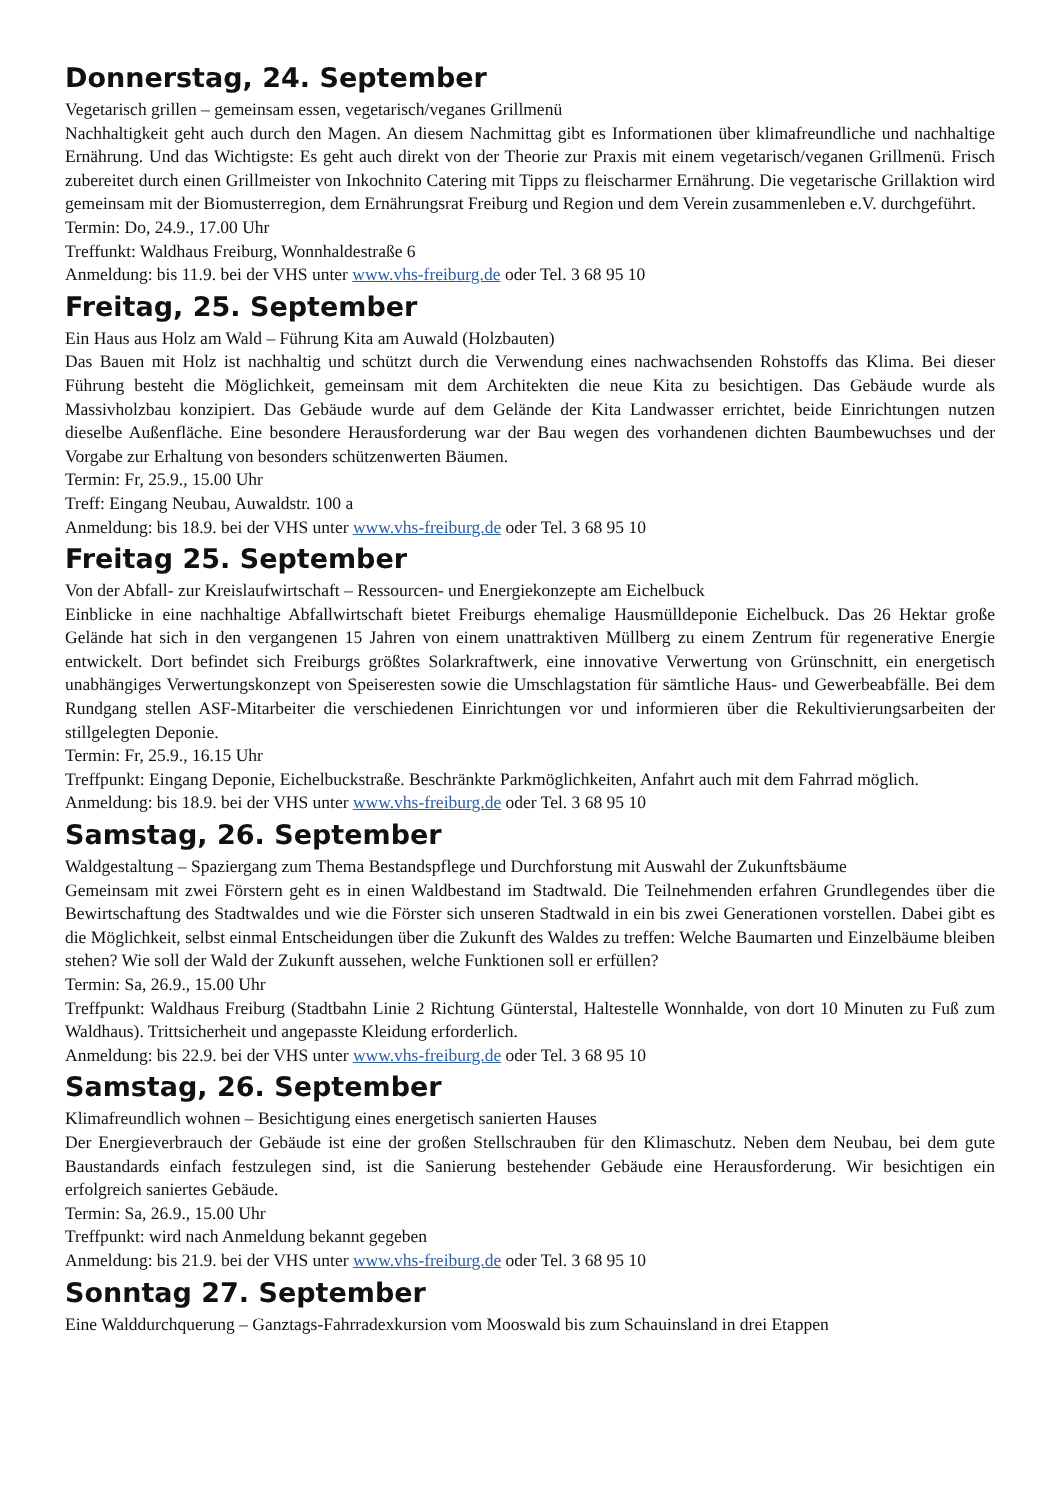Donnerstag, 24. September
Vegetarisch grillen – gemeinsam essen, vegetarisch/veganes Grillmenü
Nachhaltigkeit geht auch durch den Magen. An diesem Nachmittag gibt es Informationen über klimafreundliche und nachhaltige Ernährung. Und das Wichtigste: Es geht auch direkt von der Theorie zur Praxis mit einem vegetarisch/veganen Grillmenü. Frisch zubereitet durch einen Grillmeister von Inkochnito Catering mit Tipps zu fleischarmer Ernährung. Die vegetarische Grillaktion wird gemeinsam mit der Biomusterregion, dem Ernährungsrat Freiburg und Region und dem Verein zusammenleben e.V. durchgeführt.
Termin: Do, 24.9., 17.00 Uhr
Treffunkt: Waldhaus Freiburg, Wonnhaldestraße 6
Anmeldung: bis 11.9. bei der VHS unter www.vhs-freiburg.de oder Tel. 3 68 95 10
Freitag, 25. September
Ein Haus aus Holz am Wald – Führung Kita am Auwald (Holzbauten)
Das Bauen mit Holz ist nachhaltig und schützt durch die Verwendung eines nachwachsenden Rohstoffs das Klima. Bei dieser Führung besteht die Möglichkeit, gemeinsam mit dem Architekten die neue Kita zu besichtigen. Das Gebäude wurde als Massivholzbau konzipiert. Das Gebäude wurde auf dem Gelände der Kita Landwasser errichtet, beide Einrichtungen nutzen dieselbe Außenfläche. Eine besondere Herausforderung war der Bau wegen des vorhandenen dichten Baumbewuchses und der Vorgabe zur Erhaltung von besonders schützenwerten Bäumen.
Termin: Fr, 25.9., 15.00 Uhr
Treff: Eingang Neubau, Auwaldstr. 100 a
Anmeldung: bis 18.9. bei der VHS unter www.vhs-freiburg.de oder Tel. 3 68 95 10
Freitag 25. September
Von der Abfall- zur Kreislaufwirtschaft – Ressourcen- und Energiekonzepte am Eichelbuck
Einblicke in eine nachhaltige Abfallwirtschaft bietet Freiburgs ehemalige Hausmülldeponie Eichelbuck. Das 26 Hektar große Gelände hat sich in den vergangenen 15 Jahren von einem unattraktiven Müllberg zu einem Zentrum für regenerative Energie entwickelt. Dort befindet sich Freiburgs größtes Solarkraftwerk, eine innovative Verwertung von Grünschnitt, ein energetisch unabhängiges Verwertungskonzept von Speiseresten sowie die Umschlagstation für sämtliche Haus- und Gewerbeabfälle. Bei dem Rundgang stellen ASF-Mitarbeiter die verschiedenen Einrichtungen vor und informieren über die Rekultivierungsarbeiten der stillgelegten Deponie.
Termin: Fr, 25.9., 16.15 Uhr
Treffpunkt: Eingang Deponie, Eichelbuckstraße. Beschränkte Parkmöglichkeiten, Anfahrt auch mit dem Fahrrad möglich.
Anmeldung: bis 18.9. bei der VHS unter www.vhs-freiburg.de oder Tel. 3 68 95 10
Samstag, 26. September
Waldgestaltung – Spaziergang zum Thema Bestandspflege und Durchforstung mit Auswahl der Zukunftsbäume
Gemeinsam mit zwei Förstern geht es in einen Waldbestand im Stadtwald. Die Teilnehmenden erfahren Grundlegendes über die Bewirtschaftung des Stadtwaldes und wie die Förster sich unseren Stadtwald in ein bis zwei Generationen vorstellen. Dabei gibt es die Möglichkeit, selbst einmal Entscheidungen über die Zukunft des Waldes zu treffen: Welche Baumarten und Einzelbäume bleiben stehen? Wie soll der Wald der Zukunft aussehen, welche Funktionen soll er erfüllen?
Termin: Sa, 26.9., 15.00 Uhr
Treffpunkt: Waldhaus Freiburg (Stadtbahn Linie 2 Richtung Günterstal, Haltestelle Wonnhalde, von dort 10 Minuten zu Fuß zum Waldhaus). Trittsicherheit und angepasste Kleidung erforderlich.
Anmeldung: bis 22.9. bei der VHS unter www.vhs-freiburg.de oder Tel. 3 68 95 10
Samstag, 26. September
Klimafreundlich wohnen – Besichtigung eines energetisch sanierten Hauses
Der Energieverbrauch der Gebäude ist eine der großen Stellschrauben für den Klimaschutz. Neben dem Neubau, bei dem gute Baustandards einfach festzulegen sind, ist die Sanierung bestehender Gebäude eine Herausforderung. Wir besichtigen ein erfolgreich saniertes Gebäude.
Termin: Sa, 26.9., 15.00 Uhr
Treffpunkt: wird nach Anmeldung bekannt gegeben
Anmeldung: bis 21.9. bei der VHS unter www.vhs-freiburg.de oder Tel. 3 68 95 10
Sonntag 27. September
Eine Walddurchquerung – Ganztags-Fahrradexkursion vom Mooswald bis zum Schauinsland in drei Etappen